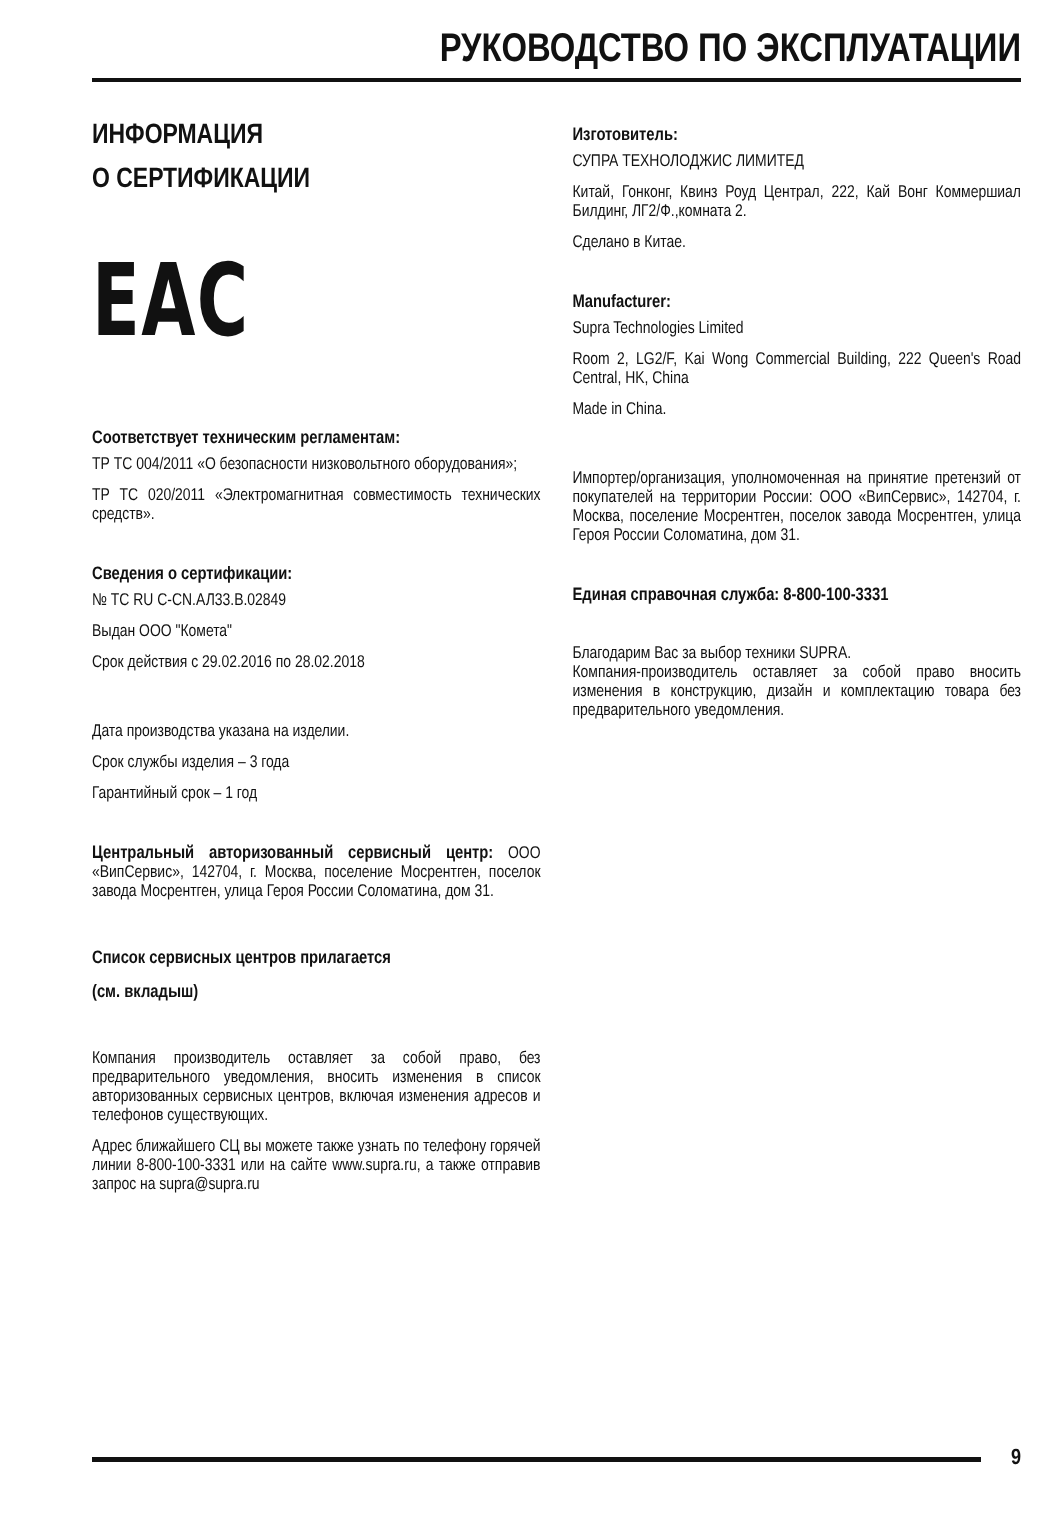РУКОВОДСТВО ПО ЭКСПЛУАТАЦИИ
ИНФОРМАЦИЯ
О СЕРТИФИКАЦИИ
EAC
Соответствует техническим регламентам:
ТР ТС 004/2011 «О безопасности низковольтного оборудования»;
ТР ТС 020/2011 «Электромагнитная совместимость технических средств».
Сведения о сертификации:
№ ТС RU С-CN.АЛ33.В.02849
Выдан ООО "Комета"
Срок действия с 29.02.2016 по 28.02.2018
Дата производства указана на изделии.
Срок службы изделия – 3 года
Гарантийный срок – 1 год
Центральный авторизованный сервисный центр: ООО «ВипСервис», 142704, г. Москва, поселение Мосрентген, поселок завода Мосрентген, улица Героя России Соломатина, дом 31.
Список сервисных центров прилагается
(см. вкладыш)
Компания производитель оставляет за собой право, без предварительного уведомления, вносить изменения в список авторизованных сервисных центров, включая изменения адресов и телефонов существующих.
Адрес ближайшего СЦ вы можете также узнать по телефону горячей линии 8-800-100-3331 или на сайте www.supra.ru, а также отправив запрос на supra@supra.ru
Изготовитель:
СУПРА ТЕХНОЛОДЖИС ЛИМИТЕД
Китай, Гонконг, Квинз Роуд Централ, 222, Кай Вонг Коммершиал Билдинг, ЛГ2/Ф.,комната 2.
Сделано в Китае.
Manufacturer:
Supra Technologies Limited
Room 2, LG2/F, Kai Wong Commercial Building, 222 Queen's Road Central, HK, China
Made in China.
Импортер/организация, уполномоченная на принятие претензий от покупателей на территории России: ООО «ВипСервис», 142704, г. Москва, поселение Мосрентген, поселок завода Мосрентген, улица Героя России Соломатина, дом 31.
Единая справочная служба: 8-800-100-3331
Благодарим Вас за выбор техники SUPRA.
Компания-производитель оставляет за собой право вносить изменения в конструкцию, дизайн и комплектацию товара без предварительного уведомления.
9